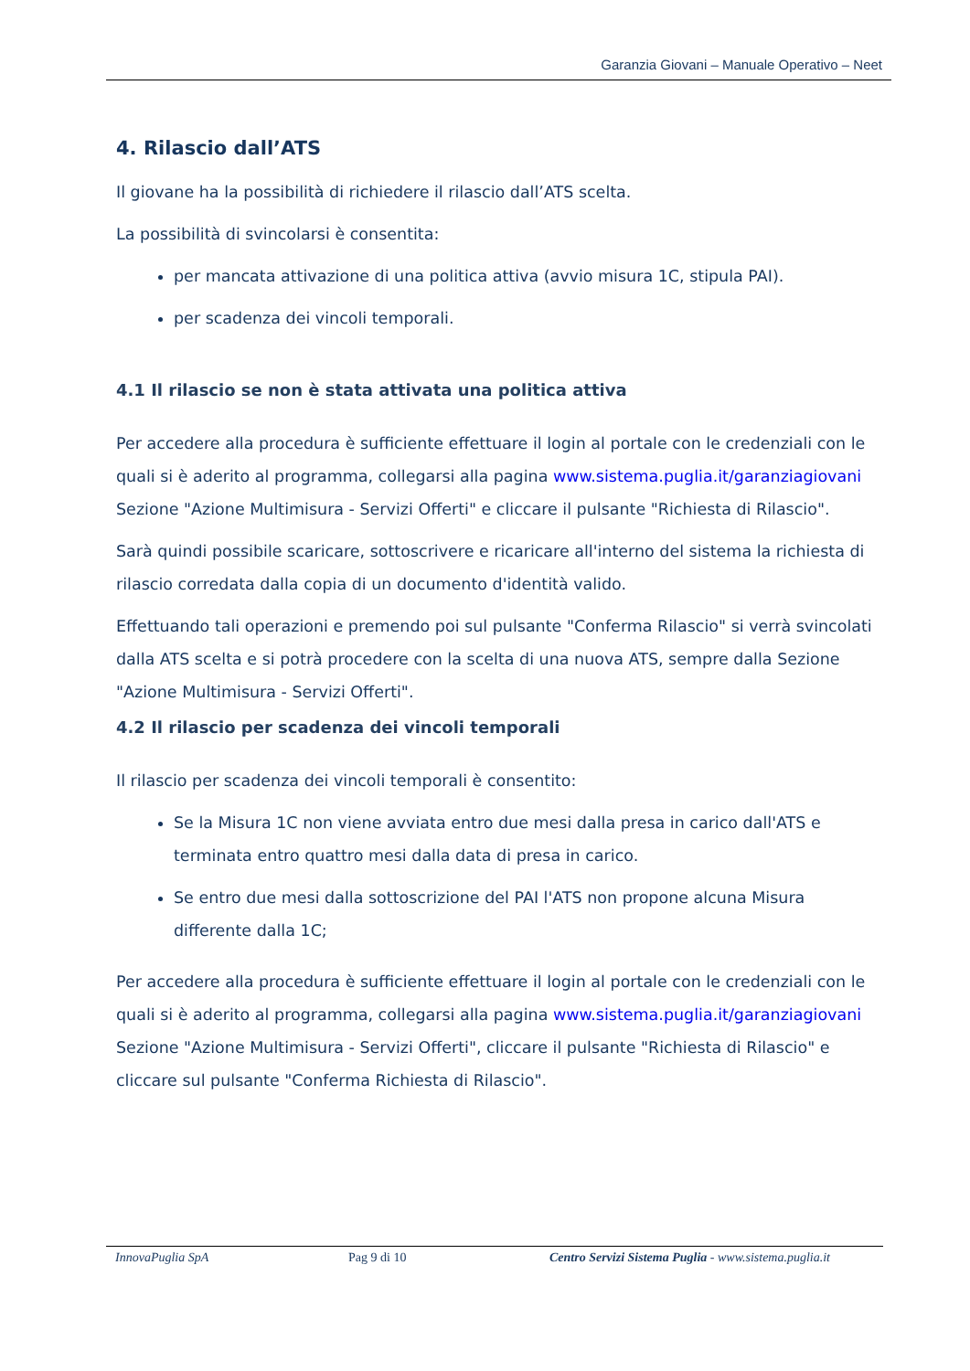Garanzia Giovani – Manuale Operativo – Neet
4. Rilascio dall’ATS
Il giovane ha la possibilità di richiedere il rilascio dall’ATS scelta.
La possibilità di svincolarsi è consentita:
per mancata attivazione di una politica attiva (avvio misura 1C, stipula PAI).
per scadenza dei vincoli temporali.
4.1 Il rilascio se non è stata attivata una politica attiva
Per accedere alla procedura è sufficiente effettuare il login al portale con le credenziali con le quali si è aderito al programma, collegarsi alla pagina www.sistema.puglia.it/garanziagiovani Sezione "Azione Multimisura - Servizi Offerti" e cliccare il pulsante "Richiesta di Rilascio".
Sarà quindi possibile scaricare, sottoscrivere e ricaricare all'interno del sistema la richiesta di rilascio corredata dalla copia di un documento d'identità valido.
Effettuando tali operazioni e premendo poi sul pulsante "Conferma Rilascio" si verrà svincolati dalla ATS scelta e si potrà procedere con la scelta di una nuova ATS, sempre dalla Sezione "Azione Multimisura - Servizi Offerti".
4.2 Il rilascio per scadenza dei vincoli temporali
Il rilascio per scadenza dei vincoli temporali è consentito:
Se la Misura 1C non viene avviata entro due mesi dalla presa in carico dall'ATS e terminata entro quattro mesi dalla data di presa in carico.
Se entro due mesi dalla sottoscrizione del PAI l'ATS non propone alcuna Misura differente dalla 1C;
Per accedere alla procedura è sufficiente effettuare il login al portale con le credenziali con le quali si è aderito al programma, collegarsi alla pagina www.sistema.puglia.it/garanziagiovani Sezione "Azione Multimisura - Servizi Offerti", cliccare il pulsante "Richiesta di Rilascio" e cliccare sul pulsante "Conferma Richiesta di Rilascio".
InnovaPuglia SpA Pag 9 di 10 Centro Servizi Sistema Puglia - www.sistema.puglia.it